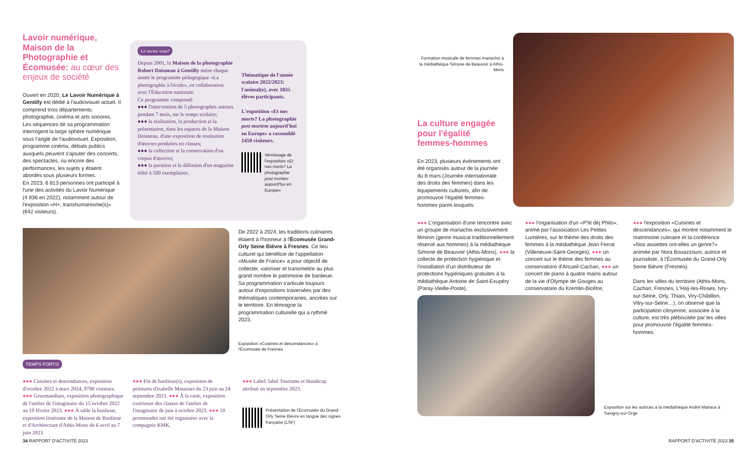Lavoir numérique, Maison de la Photographie et Écomusée: au cœur des enjeux de société
Ouvert en 2020, Le Lavoir Numérique à Gentilly est dédié à l'audiovisuel actuel. Il comprend trois départements: photographie, cinéma et arts sonores. Les séquences de sa programmation interrogent la large sphère numérique sous l'angle de l'audiovisuel. Exposition, programme cinéma, débats publics auxquels peuvent s'ajouter des concerts, des spectacles, ou encore des performances, les sujets y étaient abordés sous plusieurs formes.
En 2023, 6 813 personnes ont participé à l'une des activités du Lavoir Numérique (4 936 en 2022), notamment autour de l'exposition «H+, transhumanisme(s)» (642 visiteurs).
Le saviez vous?
Depuis 2001, la Maison de la photographie Robert Doisneau à Gentilly mène chaque année le programme pédagogique «La photographie à l'école», en collaboration avec l'Éducation nationale.
Ce programme comprend:
●●● l'intervention de 5 photographes auteurs pendant 7 mois, sur le temps scolaire;
●●● la réalisation, la production et la présentation, dans les espaces de la Maison Doisneau, d'une exposition de restitution d'œuvres produites en classes;
●●● la collection et la conservation d'un corpus d'œuvres;
●●● la parution et la diffusion d'un magazine édité à 500 exemplaires.
Thématique de l'année scolaire 2022/2023: l'animal(e), avec 1835 élèves participants.
L'exposition «Et nos morts? La photographie post mortem aujourd'hui en Europe» a rassemblé 1450 visiteurs.
Vernissage de l'exposition «Et nos morts? La photographie post mortem aujourd'hui en Europe»
De 2022 à 2024, les traditions culinaires étaient à l'honneur à l'Écomusée Grand-Orly Seine Bièvre à Fresnes. Ce lieu culturel qui bénéficie de l'appellation «Musée de France» a pour objectif de collecter, valoriser et transmettre au plus grand nombre le patrimoine de banlieue. Sa programmation s'articule toujours autour d'expositions traversées par des thématiques contemporaines, ancrées sur le territoire. En témoigne la programmation culturelle qui a rythmé 2023.
Exposition «Cuisines et descendances» à l'Écomusée de Fresnes
TEMPS FORTS!
●●● Cuisines et descendances, exposition d'octobre 2022 à mars 2024, 9700 visiteurs. ●●● Gourmandises, exposition photographique de l'atelier de l'imaginaire du 15 octobre 2022 au 19 février 2023. ●●● À table la banlieue, exposition itinérante de la Maison de Banlieue et d'Architecture d'Athis-Mons du 6 avril au 7 juin 2023.
●●● Fin de banlieue(s), exposition de peintures d'Isabelle Massenet du 23 juin au 24 septembre 2023. ●●● À la carte, exposition extérieure des classes de l'atelier de l'imaginaire de juin à octobre 2023. ●●● 10 promenades ont été organisées avec la compagnie KMK.
●●● Label: label Tourisme et Handicap attribué en septembre 2023.
Présentation de l'Écomusée du Grand-Orly Seine Bièvre en langue des signes française (LSF)
Formation musicale de femmes mariachis à la médiathèque Simone de Beauvoir à Athis-Mons
La culture engagée pour l'égalité femmes-hommes
En 2023, plusieurs événements ont été organisés autour de la journée du 8 mars (Journée internationale des droits des femmes) dans les équipements culturels, afin de promouvoir l'égalité femmes-hommes parmi lesquels:
●●● L'organisation d'une rencontre avec un groupe de mariachis exclusivement féminin (genre musical traditionnellement réservé aux hommes) à la médiathèque Simone de Beauvoir (Athis-Mons), ●●● la collecte de protection hygiénique et l'installation d'un distributeur de protections hygiéniques gratuites à la médiathèque Antoine de Saint-Exupéry (Paray-Vieille-Poste),
●●● l'organisation d'un «P'tit déj Philo», animé par l'association Les Petites Lumières, sur le thème des droits des femmes à la médiathèque Jean Ferrat (Villeneuve-Saint-Georges), ●●● un concert sur le thème des femmes au conservatoire d'Arcueil-Cachan, ●●● un concert de piano à quatre mains autour de la vie d'Olympe de Gouges au conservatoire du Kremlin-Bicêtre,
●●● l'exposition «Cuisines et descendances», qui montre notamment le matrimoine culinaire et la conférence «Nos assiettes ont-elles un genre?» animée par Nora Bouazzouni, autrice et journaliste, à l'Écomusée du Grand-Orly Seine Bièvre (Fresnes).
Dans les villes du territoire (Athis-Mons, Cachan, Fresnes, L'Haÿ-les-Roses, Ivry-sur-Seine, Orly, Thiais, Viry-Châtillon, Vitry-sur-Seine…), on observe que la participation citoyenne, associée à la culture, est très plébiscitée par les villes pour promouvoir l'égalité femmes-hommes.
Exposition sur les autrices à la médiathèque André Malraux à Savigny-sur-Orge
34 RAPPORT D'ACTIVITÉ 2023 RAPPORT D'ACTIVITÉ 2023 35